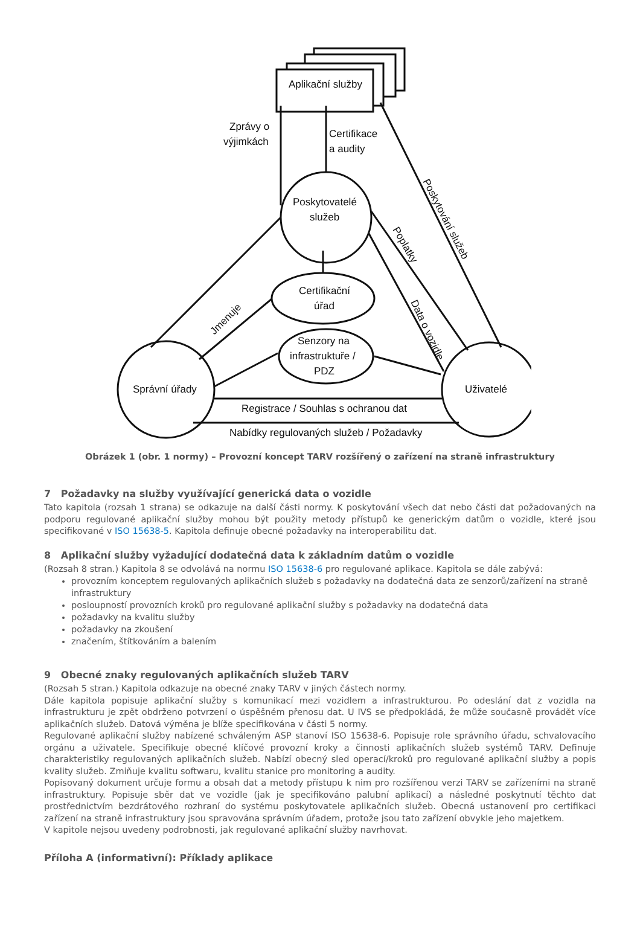Aplikační služby
Zprávy o
výjimkách
Certifikace
a audity
Poskytovatelé
služeb
Certifikační
úřad
Senzory na
infrastruktuře /
PDZ
Správní úřady
Uživatelé
Registrace / Souhlas s ochranou dat
Nabídky regulovaných služeb / Požadavky
Jmenuje
Poskytování služeb
Poplatky
Data o vozidle
Obrázek 1 (obr. 1 normy) – Provozní koncept TARV rozšířený o zařízení na straně infrastruktury
7 Požadavky na služby využívající generická data o vozidle
Tato kapitola (rozsah 1 strana) se odkazuje na další části normy. K poskytování všech dat nebo části dat požadovaných na podporu regulované aplikační služby mohou být použity metody přístupů ke generickým datům o vozidle, které jsou specifikované v ISO 15638-5. Kapitola definuje obecné požadavky na interoperabilitu dat.
8 Aplikační služby vyžadující dodatečná data k základním datům o vozidle
(Rozsah 8 stran.) Kapitola 8 se odvolává na normu ISO 15638-6 pro regulované aplikace. Kapitola se dále zabývá:
provozním konceptem regulovaných aplikačních služeb s požadavky na dodatečná data ze senzorů/zařízení na straně infrastruktury
posloupností provozních kroků pro regulované aplikační služby s požadavky na dodatečná data
požadavky na kvalitu služby
požadavky na zkoušení
značením, štítkováním a balením
9 Obecné znaky regulovaných aplikačních služeb TARV
(Rozsah 5 stran.) Kapitola odkazuje na obecné znaky TARV v jiných částech normy.
Dále kapitola popisuje aplikační služby s komunikací mezi vozidlem a infrastrukturou. Po odeslání dat z vozidla na infrastrukturu je zpět obdrženo potvrzení o úspěšném přenosu dat. U IVS se předpokládá, že může současně provádět více aplikačních služeb. Datová výměna je blíže specifikována v části 5 normy.
Regulované aplikační služby nabízené schváleným ASP stanoví ISO 15638-6. Popisuje role správního úřadu, schvalovacího orgánu a uživatele. Specifikuje obecné klíčové provozní kroky a činnosti aplikačních služeb systémů TARV. Definuje charakteristiky regulovaných aplikačních služeb. Nabízí obecný sled operací/kroků pro regulované aplikační služby a popis kvality služeb. Zmiňuje kvalitu softwaru, kvalitu stanice pro monitoring a audity.
Popisovaný dokument určuje formu a obsah dat a metody přístupu k nim pro rozšířenou verzi TARV se zařízeními na straně infrastruktury. Popisuje sběr dat ve vozidle (jak je specifikováno palubní aplikací) a následné poskytnutí těchto dat prostřednictvím bezdrátového rozhraní do systému poskytovatele aplikačních služeb. Obecná ustanovení pro certifikaci zařízení na straně infrastruktury jsou spravována správním úřadem, protože jsou tato zařízení obvykle jeho majetkem.
V kapitole nejsou uvedeny podrobnosti, jak regulované aplikační služby navrhovat.
Příloha A (informativní): Příklady aplikace